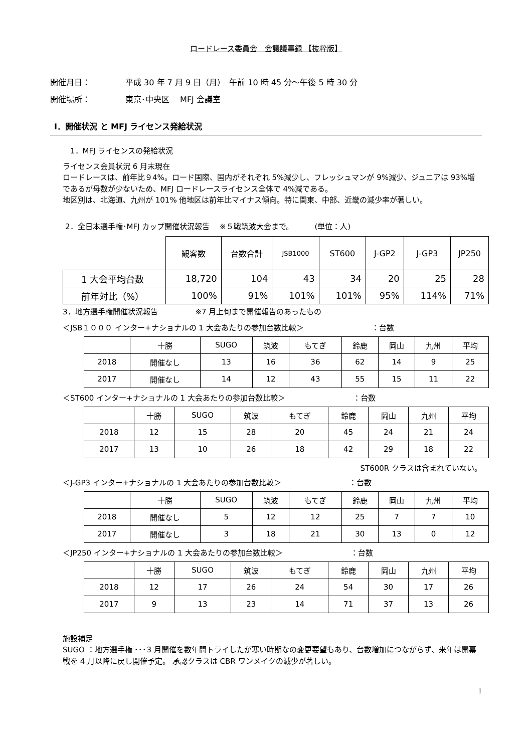ロードレース委員会　会議議事録 【抜粋版】
開催月日： 平成 30 年 7 月 9 日（月）　午前 10 時 45 分～午後 5 時 30 分
開催場所： 東京･中央区　 MFJ 会議室
Ⅰ．開催状況 と MFJ ライセンス発給状況
1．MFJ ライセンスの発給状況
ライセンス会員状況 6 月末現在
ロードレースは、前年比９4%。ロード国際、国内がそれぞれ 5%減少し、フレッシュマンが 9%減少、ジュニアは 93%増であるが母数が少ないため、MFJ ロードレースライセンス全体で 4%減である。
地区別は、北海道、九州が 101% 他地区は前年比マイナス傾向。特に関東、中部、近畿の減少率が著しい。
2．全日本選手権･MFJ カップ開催状況報告　 ※５戦筑波大会まで。　　　 (単位：人)
| | 観客数 | 台数合計 | JSB1000 | ST600 | J-GP2 | J-GP3 | JP250 |
| --- | --- | --- | --- | --- | --- | --- | --- |
| 1 大会平均台数 | 18,720 | 104 | 43 | 34 | 20 | 25 | 28 |
| 前年対比（%） | 100% | 91% | 101% | 101% | 95% | 114% | 71% |
3．地方選手権開催状況報告　　　　　※7 月上旬まで開催報告のあったもの
＜JSB１０００ インター+ナショナルの 1 大会あたりの参加台数比較＞　　　　　　　　　：台数
| | 十勝 | SUGO | 筑波 | もてぎ | 鈴鹿 | 岡山 | 九州 | 平均 |
| --- | --- | --- | --- | --- | --- | --- | --- | --- |
| 2018 | 開催なし | 13 | 16 | 36 | 62 | 14 | 9 | 25 |
| 2017 | 開催なし | 14 | 12 | 43 | 55 | 15 | 11 | 22 |
＜ST600 インター+ナショナルの 1 大会あたりの参加台数比較＞　　　　　　　　　：台数
| | 十勝 | SUGO | 筑波 | もてぎ | 鈴鹿 | 岡山 | 九州 | 平均 |
| --- | --- | --- | --- | --- | --- | --- | --- | --- |
| 2018 | 12 | 15 | 28 | 20 | 45 | 24 | 21 | 24 |
| 2017 | 13 | 10 | 26 | 18 | 42 | 29 | 18 | 22 |
ST600R クラスは含まれていない。
＜J-GP3 インター+ナショナルの 1 大会あたりの参加台数比較＞　　　　　　　　　：台数
| | 十勝 | SUGO | 筑波 | もてぎ | 鈴鹿 | 岡山 | 九州 | 平均 |
| --- | --- | --- | --- | --- | --- | --- | --- | --- |
| 2018 | 開催なし | 5 | 12 | 12 | 25 | 7 | 7 | 10 |
| 2017 | 開催なし | 3 | 18 | 21 | 30 | 13 | 0 | 12 |
＜JP250 インター+ナショナルの 1 大会あたりの参加台数比較＞　　　　　　　　　：台数
| | 十勝 | SUGO | 筑波 | もてぎ | 鈴鹿 | 岡山 | 九州 | 平均 |
| --- | --- | --- | --- | --- | --- | --- | --- | --- |
| 2018 | 12 | 17 | 26 | 24 | 54 | 30 | 17 | 26 |
| 2017 | 9 | 13 | 23 | 14 | 71 | 37 | 13 | 26 |
施設補足
SUGO ：地方選手権 ･･･3 月開催を数年間トライしたが寒い時期なの変更要望もあり、台数増加につながらず、来年は開幕戦を 4 月以降に戻し開催予定。 承認クラスは CBR ワンメイクの減少が著しい。
1